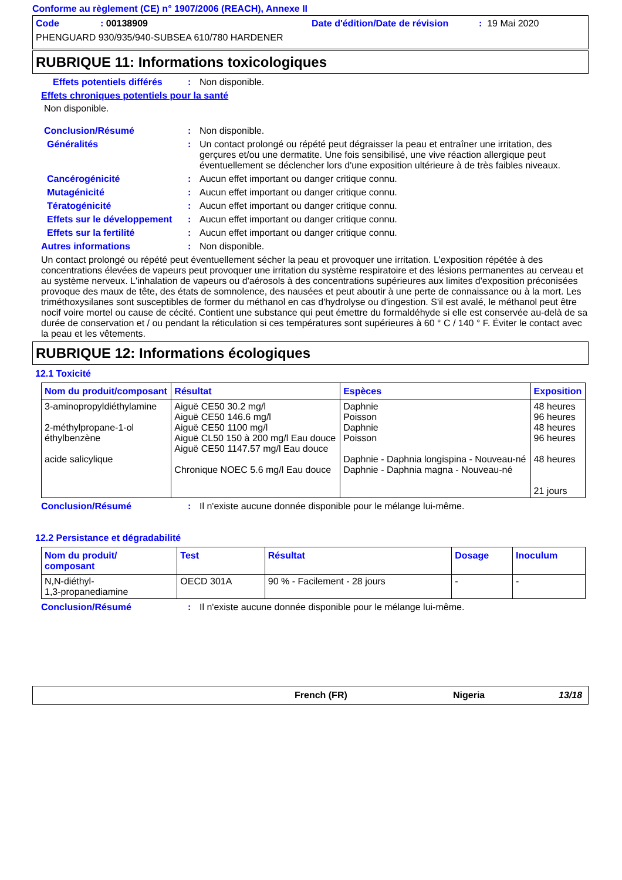Conforme au règlement (CE) n° 1907/2006 (REACH), Annexe II
Code: 00138909 Date d'édition/Date de révision: 19 Mai 2020
PHENGUARD 930/935/940-SUBSEA 610/780 HARDENER
RUBRIQUE 11: Informations toxicologiques
Effets potentiels différés: Non disponible.
Effets chroniques potentiels pour la santé
Non disponible.
Conclusion/Résumé: Non disponible.
Généralités: Un contact prolongé ou répété peut dégraisser la peau et entraîner une irritation, des gerçures et/ou une dermatite. Une fois sensibilisé, une vive réaction allergique peut éventuellement se déclencher lors d'une exposition ultérieure à de très faibles niveaux.
Cancérogénicité: Aucun effet important ou danger critique connu.
Mutagénicité: Aucun effet important ou danger critique connu.
Tératogénicité: Aucun effet important ou danger critique connu.
Effets sur le développement: Aucun effet important ou danger critique connu.
Effets sur la fertilité: Aucun effet important ou danger critique connu.
Autres informations: Non disponible.
Un contact prolongé ou répété peut éventuellement sécher la peau et provoquer une irritation. L'exposition répétée à des concentrations élevées de vapeurs peut provoquer une irritation du système respiratoire et des lésions permanentes au cerveau et au système nerveux. L'inhalation de vapeurs ou d'aérosols à des concentrations supérieures aux limites d'exposition préconisées provoque des maux de tête, des états de somnolence, des nausées et peut aboutir à une perte de connaissance ou à la mort. Les triméthoxysilanes sont susceptibles de former du méthanol en cas d'hydrolyse ou d'ingestion. S'il est avalé, le méthanol peut être nocif voire mortel ou cause de cécité. Contient une substance qui peut émettre du formaldéhyde si elle est conservée au-delà de sa durée de conservation et / ou pendant la réticulation si ces températures sont supérieures à 60 ° C / 140 ° F. Éviter le contact avec la peau et les vêtements.
RUBRIQUE 12: Informations écologiques
12.1 Toxicité
| Nom du produit/composant | Résultat | Espèces | Exposition |
| --- | --- | --- | --- |
| 3-aminopropyldiéthylamine 2-méthylpropane-1-ol éthylbenzène acide salicylique | Aiguë CE50 30.2 mg/l Aiguë CE50 146.6 mg/l Aiguë CE50 1100 mg/l Aiguë CL50 150 à 200 mg/l Eau douce Aiguë CE50 1147.57 mg/l Eau douce Chronique NOEC 5.6 mg/l Eau douce | Daphnie Poisson Daphnie Poisson Daphnie - Daphnia longispina - Nouveau-né Daphnie - Daphnia magna - Nouveau-né | 48 heures 96 heures 48 heures 96 heures 48 heures 21 jours |
Conclusion/Résumé: Il n'existe aucune donnée disponible pour le mélange lui-même.
12.2 Persistance et dégradabilité
| Nom du produit/ composant | Test | Résultat | Dosage | Inoculum |
| --- | --- | --- | --- | --- |
| N,N-diéthyl- 1,3-propanediamine | OECD 301A | 90 % - Facilement - 28 jours | - | - |
Conclusion/Résumé: Il n'existe aucune donnée disponible pour le mélange lui-même.
French (FR) Nigeria 13/18